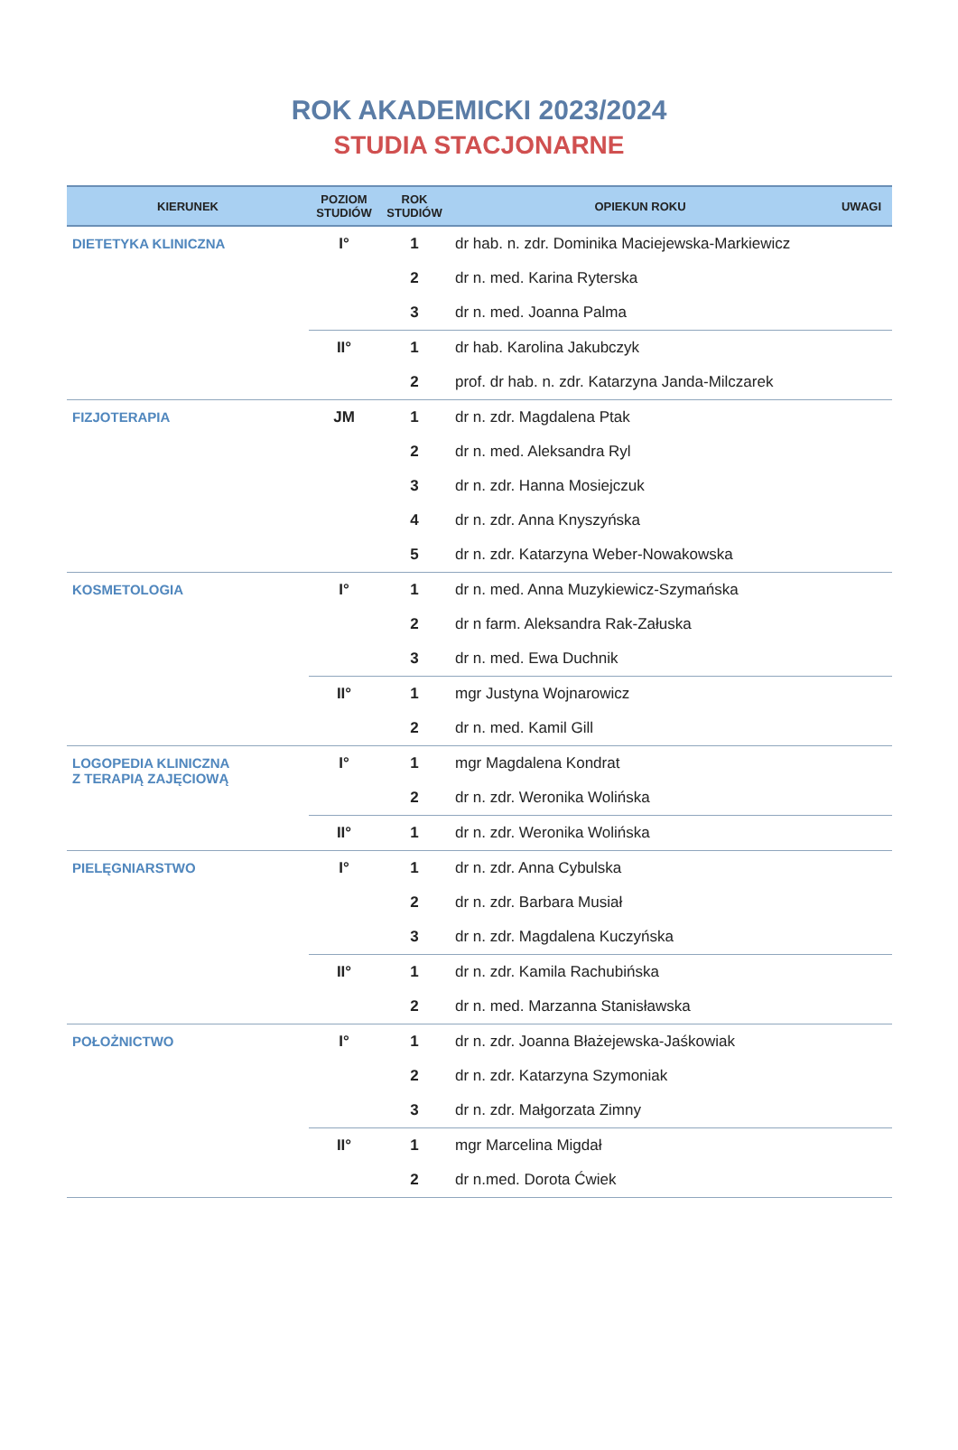ROK AKADEMICKI 2023/2024
STUDIA STACJONARNE
| KIERUNEK | POZIOM STUDIÓW | ROK STUDIÓW | OPIEKUN ROKU | UWAGI |
| --- | --- | --- | --- | --- |
| DIETETYKA KLINICZNA | I° | 1 | dr hab. n. zdr. Dominika Maciejewska-Markiewicz | |
| | | 2 | dr n. med. Karina Ryterska | |
| | | 3 | dr n. med. Joanna Palma | |
| | II° | 1 | dr hab. Karolina Jakubczyk | |
| | | 2 | prof. dr hab. n. zdr. Katarzyna Janda-Milczarek | |
| FIZJOTERAPIA | JM | 1 | dr n. zdr. Magdalena Ptak | |
| | | 2 | dr n. med. Aleksandra Ryl | |
| | | 3 | dr n. zdr. Hanna Mosiejczuk | |
| | | 4 | dr n. zdr. Anna Knyszyńska | |
| | | 5 | dr n. zdr. Katarzyna Weber-Nowakowska | |
| KOSMETOLOGIA | I° | 1 | dr n. med. Anna Muzykiewicz-Szymańska | |
| | | 2 | dr n farm. Aleksandra Rak-Załuska | |
| | | 3 | dr n. med. Ewa Duchnik | |
| | II° | 1 | mgr Justyna Wojnarowicz | |
| | | 2 | dr n. med. Kamil Gill | |
| LOGOPEDIA KLINICZNA Z TERAPIĄ ZAJĘCIOWĄ | I° | 1 | mgr Magdalena Kondrat | |
| | | 2 | dr n. zdr. Weronika Wolińska | |
| | II° | 1 | dr n. zdr. Weronika Wolińska | |
| PIELĘGNIARSTWO | I° | 1 | dr n. zdr. Anna Cybulska | |
| | | 2 | dr n. zdr. Barbara Musiał | |
| | | 3 | dr n. zdr. Magdalena Kuczyńska | |
| | II° | 1 | dr n. zdr. Kamila Rachubińska | |
| | | 2 | dr n. med. Marzanna Stanisławska | |
| POŁOŻNICTWO | I° | 1 | dr n. zdr. Joanna Błażejewska-Jaśkowiak | |
| | | 2 | dr n. zdr. Katarzyna Szymoniak | |
| | | 3 | dr n. zdr. Małgorzata Zimny | |
| | II° | 1 | mgr Marcelina Migdał | |
| | | 2 | dr n.med. Dorota Ćwiek | |